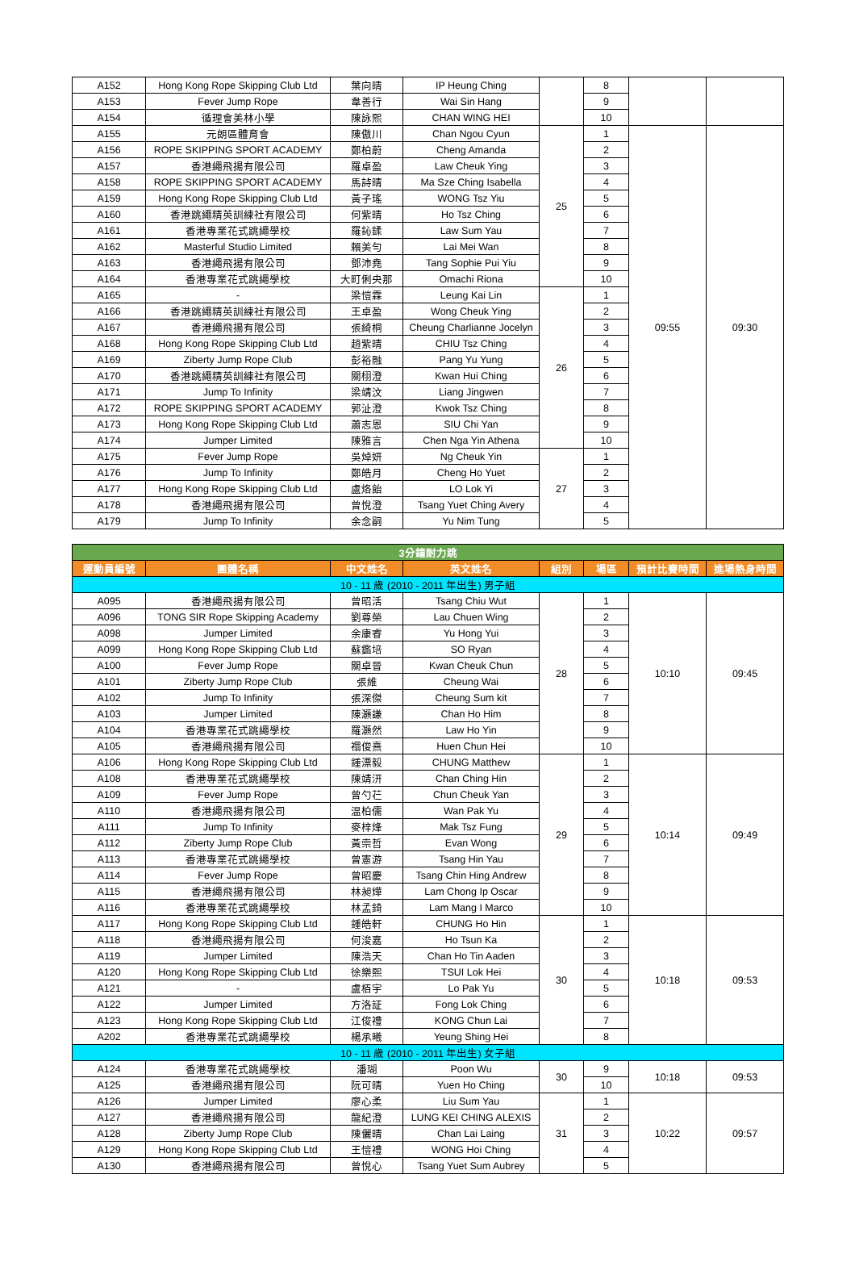| A152 | Hong Kong Rope Skipping Club Ltd | 葉向晴 | IP Heung Ching | | 8 | | |
| A153 | Fever Jump Rope | 韋善行 | Wai Sin Hang | | 9 | | |
| A154 | 循理會美林小學 | 陳詠熙 | CHAN WING HEI | | 10 | | |
| A155 | 元朗區體育會 | 陳傲川 | Chan Ngou Cyun | 25 | 1 | 09:55 | 09:30 |
| A156 | ROPE SKIPPING SPORT ACADEMY | 鄭柏蔚 | Cheng Amanda | | 2 | | |
| A157 | 香港繩飛揚有限公司 | 羅卓盈 | Law Cheuk Ying | | 3 | | |
| A158 | ROPE SKIPPING SPORT ACADEMY | 馬詩晴 | Ma Sze Ching Isabella | | 4 | | |
| A159 | Hong Kong Rope Skipping Club Ltd | 黃子瑤 | WONG Tsz Yiu | | 5 | | |
| A160 | 香港跳繩精英訓練社有限公司 | 何紫晴 | Ho Tsz Ching | | 6 | | |
| A161 | 香港專業花式跳繩學校 | 羅鈊鍒 | Law Sum Yau | | 7 | | |
| A162 | Masterful Studio Limited | 賴美勻 | Lai Mei Wan | | 8 | | |
| A163 | 香港繩飛揚有限公司 | 鄧沛堯 | Tang Sophie Pui Yiu | | 9 | | |
| A164 | 香港專業花式跳繩學校 | 大町俐央那 | Omachi Riona | | 10 | | |
| A165 | - | 梁愷霖 | Leung Kai Lin | 26 | 1 | | |
| A166 | 香港跳繩精英訓練社有限公司 | 王卓盈 | Wong Cheuk Ying | | 2 | | |
| A167 | 香港繩飛揚有限公司 | 張綺桐 | Cheung Charlianne Jocelyn | | 3 | | |
| A168 | Hong Kong Rope Skipping Club Ltd | 趙紫晴 | CHIU Tsz Ching | | 4 | | |
| A169 | Ziberty Jump Rope Club | 彭裕融 | Pang Yu Yung | | 5 | | |
| A170 | 香港跳繩精英訓練社有限公司 | 關栩澄 | Kwan Hui Ching | | 6 | | |
| A171 | Jump To Infinity | 梁靖汶 | Liang Jingwen | | 7 | | |
| A172 | ROPE SKIPPING SPORT ACADEMY | 郭沚澄 | Kwok Tsz Ching | | 8 | | |
| A173 | Hong Kong Rope Skipping Club Ltd | 蕭志恩 | SIU Chi Yan | | 9 | | |
| A174 | Jumper Limited | 陳雅言 | Chen Nga Yin Athena | | 10 | | |
| A175 | Fever Jump Rope | 吳焯妍 | Ng Cheuk Yin | 27 | 1 | | |
| A176 | Jump To Infinity | 鄭皓月 | Cheng Ho Yuet | | 2 | | |
| A177 | Hong Kong Rope Skipping Club Ltd | 盧烙飴 | LO Lok Yi | | 3 | | |
| A178 | 香港繩飛揚有限公司 | 曾悅澄 | Tsang Yuet Ching Avery | | 4 | | |
| A179 | Jump To Infinity | 余念嗣 | Yu Nim Tung | | 5 | | |
| 3分鐘耐力跳 | | | | | | | |
| --- | --- | --- | --- | --- | --- | --- | --- |
| 運動員編號 | 團體名稱 | 中文姓名 | 英文姓名 | 組別 | 場區 | 預計比賽時間 | 進場熱身時間 |
| 10 - 11 歲 (2010 - 2011 年出生) 男子組 | | | | | | | |
| A095 | 香港繩飛揚有限公司 | 曾昭活 | Tsang Chiu Wut | 28 | 1 | 10:10 | 09:45 |
| A096 | TONG SIR Rope Skipping Academy | 劉尊榮 | Lau Chuen Wing | | 2 | | |
| A098 | Jumper Limited | 余康睿 | Yu Hong Yui | | 3 | | |
| A099 | Hong Kong Rope Skipping Club Ltd | 蘇鑑培 | SO Ryan | | 4 | | |
| A100 | Fever Jump Rope | 關卓晉 | Kwan Cheuk Chun | | 5 | | |
| A101 | Ziberty Jump Rope Club | 張維 | Cheung Wai | | 6 | | |
| A102 | Jump To Infinity | 張深傑 | Cheung Sum kit | | 7 | | |
| A103 | Jumper Limited | 陳灝謙 | Chan Ho Him | | 8 | | |
| A104 | 香港專業花式跳繩學校 | 羅灝然 | Law Ho Yin | | 9 | | |
| A105 | 香港繩飛揚有限公司 | 禤俊熹 | Huen Chun Hei | | 10 | | |
| A106 | Hong Kong Rope Skipping Club Ltd | 鍾漂毅 | CHUNG Matthew | 29 | 1 | 10:14 | 09:49 |
| A108 | 香港專業花式跳繩學校 | 陳靖汧 | Chan Ching Hin | | 2 | | |
| A109 | Fever Jump Rope | 曾勺芢 | Chun Cheuk Yan | | 3 | | |
| A110 | 香港繩飛揚有限公司 | 温柏儒 | Wan Pak Yu | | 4 | | |
| A111 | Jump To Infinity | 麥梓烽 | Mak Tsz Fung | | 5 | | |
| A112 | Ziberty Jump Rope Club | 黃崇哲 | Evan Wong | | 6 | | |
| A113 | 香港專業花式跳繩學校 | 曾憲游 | Tsang Hin Yau | | 7 | | |
| A114 | Fever Jump Rope | 曾昭慶 | Tsang Chin Hing Andrew | | 8 | | |
| A115 | 香港繩飛揚有限公司 | 林昶燁 | Lam Chong Ip Oscar | | 9 | | |
| A116 | 香港專業花式跳繩學校 | 林孟錡 | Lam Mang I Marco | | 10 | | |
| A117 | Hong Kong Rope Skipping Club Ltd | 鍾皓軒 | CHUNG Ho Hin | 30 | 1 | 10:18 | 09:53 |
| A118 | 香港繩飛揚有限公司 | 何浚嘉 | Ho Tsun Ka | | 2 | | |
| A119 | Jumper Limited | 陳浩天 | Chan Ho Tin Aaden | | 3 | | |
| A120 | Hong Kong Rope Skipping Club Ltd | 徐樂熙 | TSUI Lok Hei | | 4 | | |
| A121 | - | 盧栢宇 | Lo Pak Yu | | 5 | | |
| A122 | Jumper Limited | 方洛証 | Fong Lok Ching | | 6 | | |
| A123 | Hong Kong Rope Skipping Club Ltd | 江俊禮 | KONG Chun Lai | | 7 | | |
| A202 | 香港專業花式跳繩學校 | 楊承曦 | Yeung Shing Hei | | 8 | | |
| 10 - 11 歲 (2010 - 2011 年出生) 女子組 | | | | | | | |
| A124 | 香港專業花式跳繩學校 | 潘瑚 | Poon Wu | 30 | 9 | 10:18 | 09:53 |
| A125 | 香港繩飛揚有限公司 | 阮可晴 | Yuen Ho Ching | | 10 | | |
| A126 | Jumper Limited | 廖心柔 | Liu Sum Yau | 31 | 1 | 10:22 | 09:57 |
| A127 | 香港繩飛揚有限公司 | 龍紀澄 | LUNG KEI CHING ALEXIS | | 2 | | |
| A128 | Ziberty Jump Rope Club | 陳儷晴 | Chan Lai Laing | | 3 | | |
| A129 | Hong Kong Rope Skipping Club Ltd | 王愷禮 | WONG Hoi Ching | | 4 | | |
| A130 | 香港繩飛揚有限公司 | 曾悅心 | Tsang Yuet Sum Aubrey | | 5 | | |